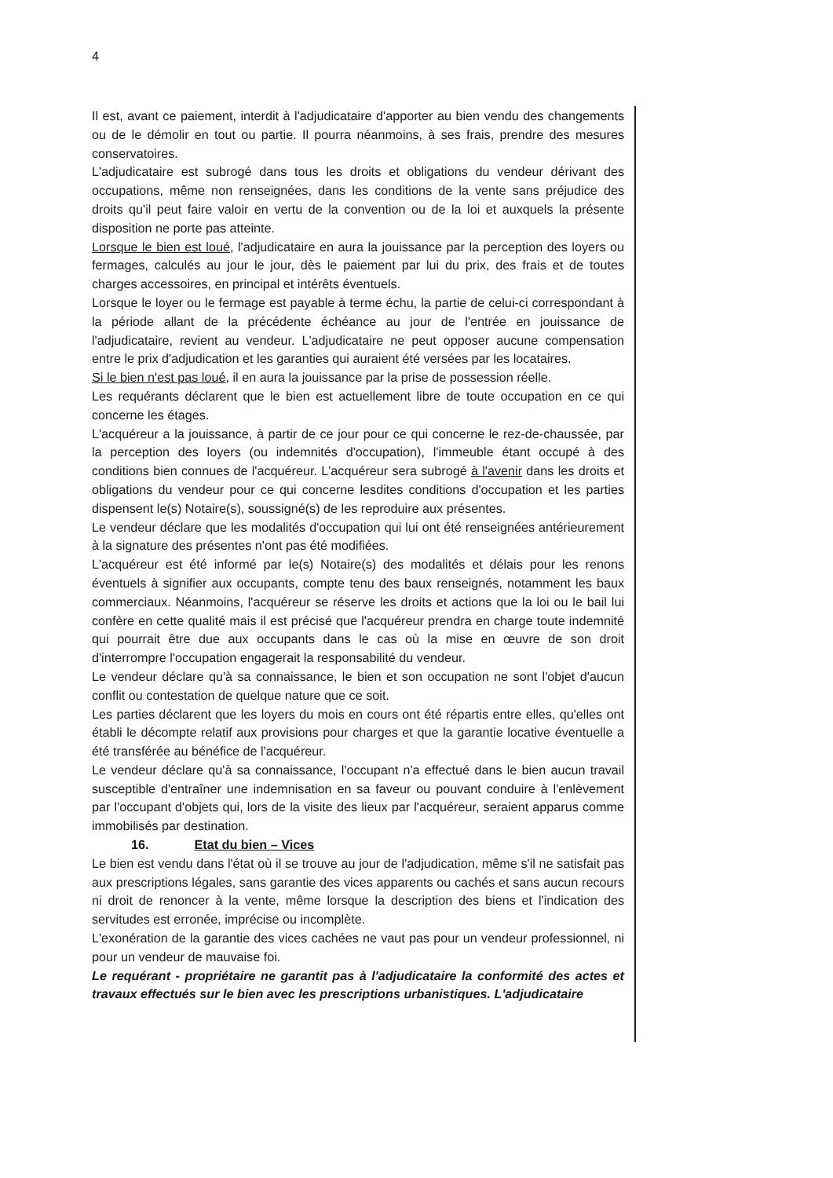4
Il est, avant ce paiement, interdit à l'adjudicataire d'apporter au bien vendu des changements ou de le démolir en tout ou partie. Il pourra néanmoins, à ses frais, prendre des mesures conservatoires.
L'adjudicataire est subrogé dans tous les droits et obligations du vendeur dérivant des occupations, même non renseignées, dans les conditions de la vente sans préjudice des droits qu'il peut faire valoir en vertu de la convention ou de la loi et auxquels la présente disposition ne porte pas atteinte.
Lorsque le bien est loué, l'adjudicataire en aura la jouissance par la perception des loyers ou fermages, calculés au jour le jour, dès le paiement par lui du prix, des frais et de toutes charges accessoires, en principal et intérêts éventuels.
Lorsque le loyer ou le fermage est payable à terme échu, la partie de celui-ci correspondant à la période allant de la précédente échéance au jour de l'entrée en jouissance de l'adjudicataire, revient au vendeur. L'adjudicataire ne peut opposer aucune compensation entre le prix d'adjudication et les garanties qui auraient été versées par les locataires.
Si le bien n'est pas loué, il en aura la jouissance par la prise de possession réelle.
Les requérants déclarent que le bien est actuellement libre de toute occupation en ce qui concerne les étages.
L'acquéreur a la jouissance, à partir de ce jour pour ce qui concerne le rez-de-chaussée, par la perception des loyers (ou indemnités d'occupation), l'immeuble étant occupé à des conditions bien connues de l'acquéreur. L'acquéreur sera subrogé à l'avenir dans les droits et obligations du vendeur pour ce qui concerne lesdites conditions d'occupation et les parties dispensent le(s) Notaire(s), soussigné(s) de les reproduire aux présentes.
Le vendeur déclare que les modalités d'occupation qui lui ont été renseignées antérieurement à la signature des présentes n'ont pas été modifiées.
L'acquéreur est été informé par le(s) Notaire(s) des modalités et délais pour les renons éventuels à signifier aux occupants, compte tenu des baux renseignés, notamment les baux commerciaux. Néanmoins, l'acquéreur se réserve les droits et actions que la loi ou le bail lui confère en cette qualité mais il est précisé que l'acquéreur prendra en charge toute indemnité qui pourrait être due aux occupants dans le cas où la mise en œuvre de son droit d'interrompre l'occupation engagerait la responsabilité du vendeur.
Le vendeur déclare qu'à sa connaissance, le bien et son occupation ne sont l'objet d'aucun conflit ou contestation de quelque nature que ce soit.
Les parties déclarent que les loyers du mois en cours ont été répartis entre elles, qu'elles ont établi le décompte relatif aux provisions pour charges et que la garantie locative éventuelle a été transférée au bénéfice de l'acquéreur.
Le vendeur déclare qu'à sa connaissance, l'occupant n'a effectué dans le bien aucun travail susceptible d'entraîner une indemnisation en sa faveur ou pouvant conduire à l'enlèvement par l'occupant d'objets qui, lors de la visite des lieux par l'acquéreur, seraient apparus comme immobilisés par destination.
16. Etat du bien – Vices
Le bien est vendu dans l'état où il se trouve au jour de l'adjudication, même s'il ne satisfait pas aux prescriptions légales, sans garantie des vices apparents ou cachés et sans aucun recours ni droit de renoncer à la vente, même lorsque la description des biens et l'indication des servitudes est erronée, imprécise ou incomplète.
L'exonération de la garantie des vices cachées ne vaut pas pour un vendeur professionnel, ni pour un vendeur de mauvaise foi.
Le requérant - propriétaire ne garantit pas à l'adjudicataire la conformité des actes et travaux effectués sur le bien avec les prescriptions urbanistiques. L'adjudicataire